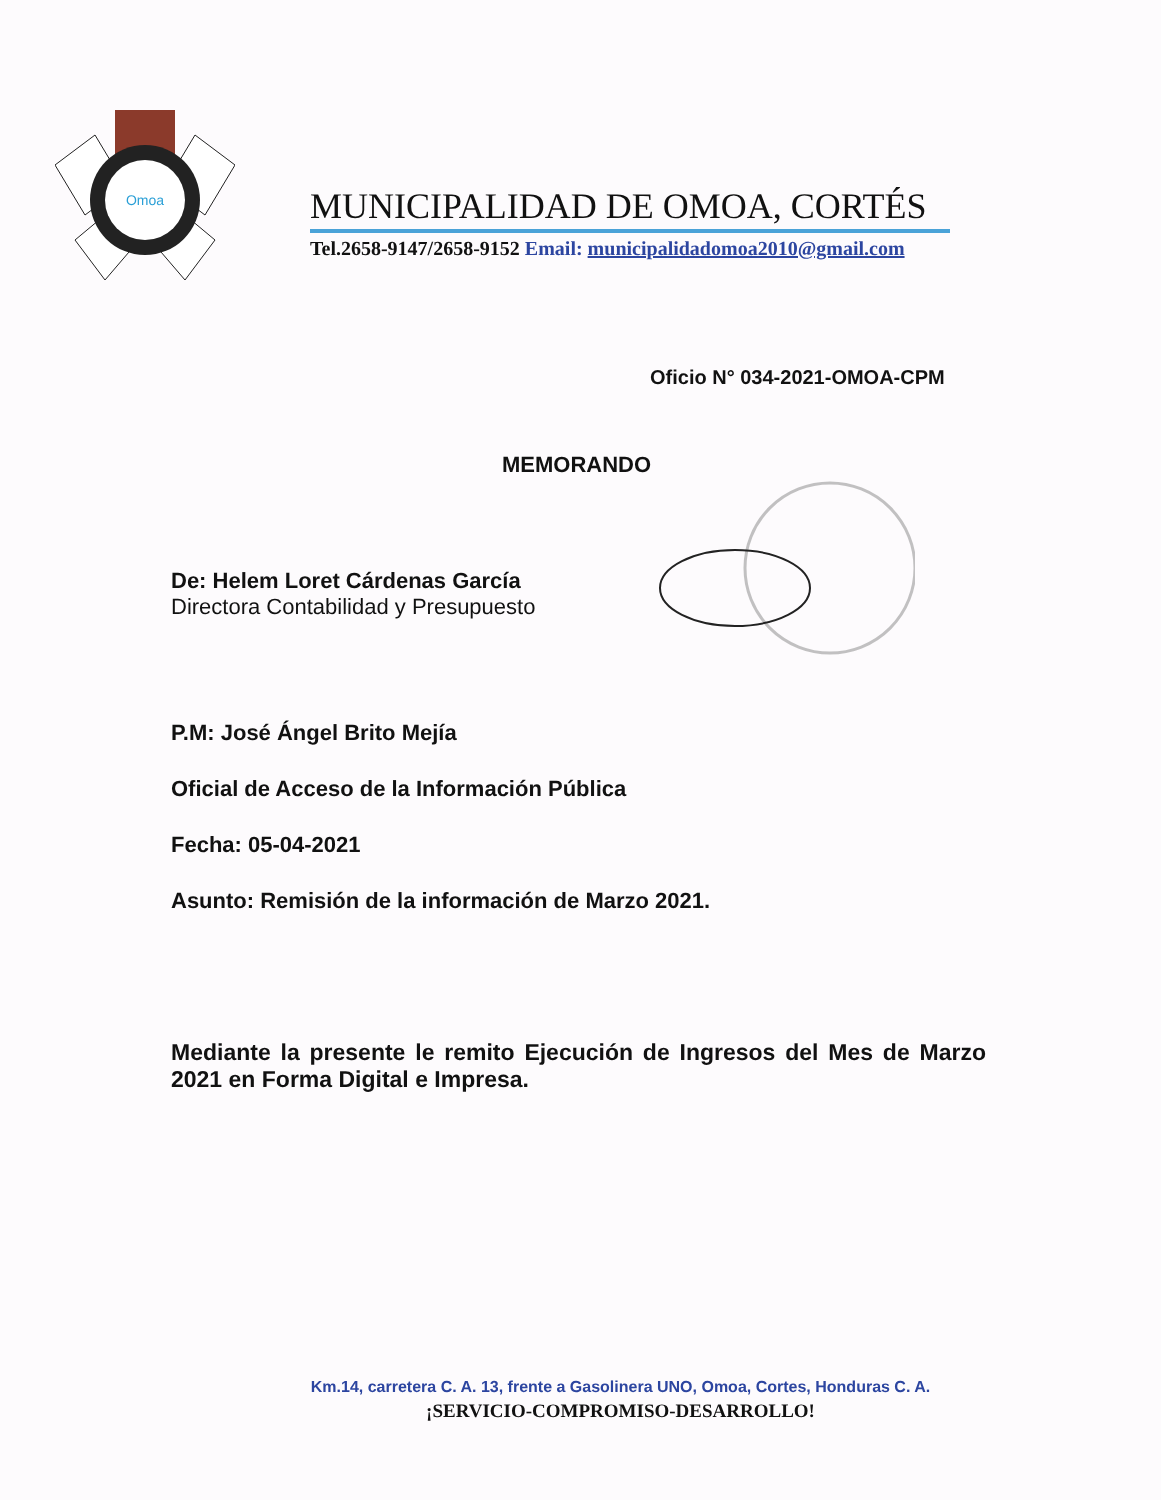Omoa
MUNICIPALIDAD DE OMOA, CORTÉS
Tel.2658-9147/2658-9152 Email: municipalidadomoa2010@gmail.com
Oficio N° 034-2021-OMOA-CPM
MEMORANDO
De: Helem Loret Cárdenas García
Directora Contabilidad y Presupuesto
P.M: José Ángel Brito Mejía
Oficial de Acceso de la Información Pública
Fecha: 05-04-2021
Asunto: Remisión de la información de Marzo 2021.
Mediante la presente le remito Ejecución de Ingresos del Mes de Marzo 2021 en Forma Digital e Impresa.
Km.14, carretera C. A. 13, frente a Gasolinera UNO, Omoa, Cortes, Honduras C. A.
¡SERVICIO-COMPROMISO-DESARROLLO!